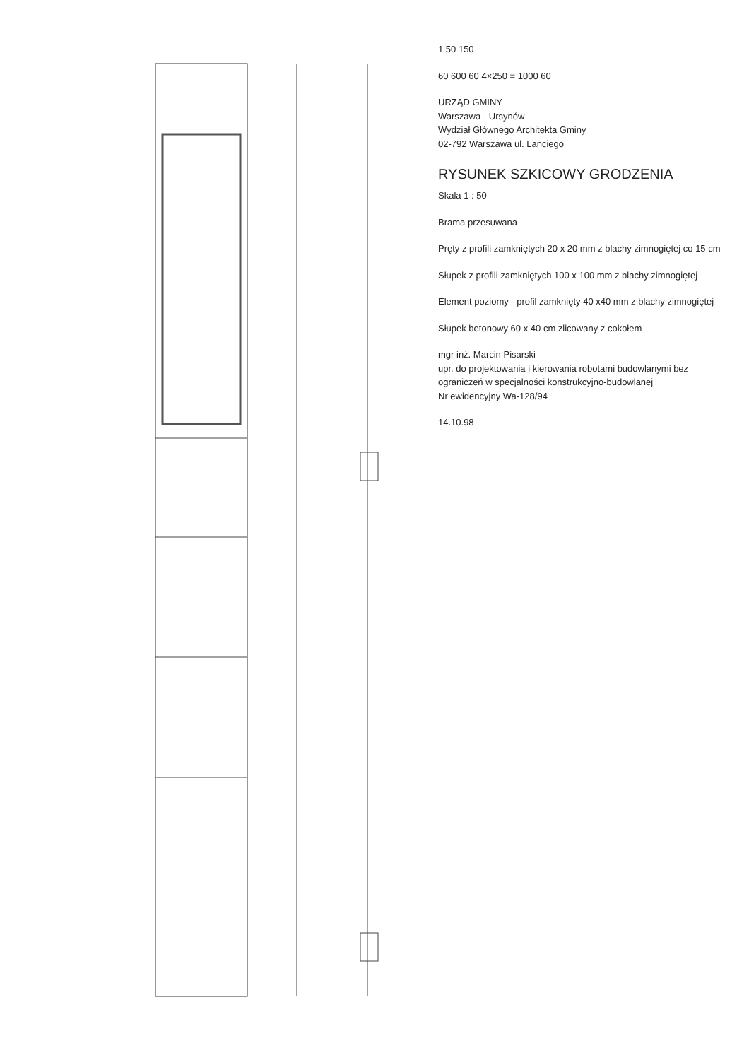1 50 150
60 600 60 4×250 = 1000 60
URZĄD GMINY
Warszawa - Ursynów
Wydział Głównego Architekta Gminy
02-792 Warszawa ul. Lanciego
RYSUNEK SZKICOWY GRODZENIA
Skala 1 : 50
Brama przesuwana
Pręty z profili zamkniętych 20 x 20 mm z blachy zimnogiętej co 15 cm
Słupek z profili zamkniętych 100 x 100 mm z blachy zimnogiętej
Element poziomy - profil zamknięty 40 x40 mm z blachy zimnogiętej
Słupek betonowy 60 x 40 cm zlicowany z cokołem
mgr inż. Marcin Pisarski
upr. do projektowania i kierowania robotami budowlanymi bez ograniczeń w specjalności konstrukcyjno-budowlanej
Nr ewidencyjny Wa-128/94
14.10.98